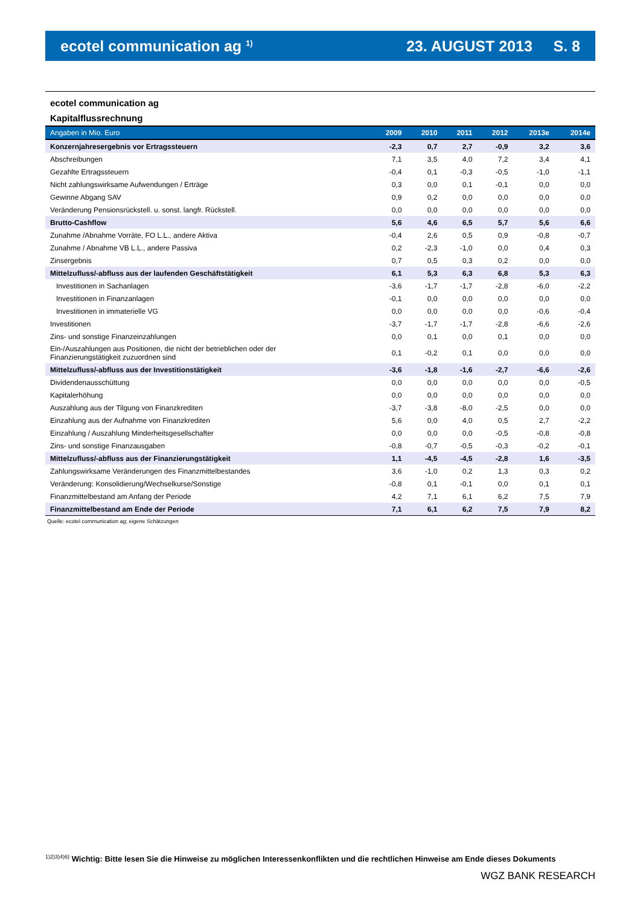ecotel communication ag <sup>1)</sup> 23. AUGUST 2013 S. 8
ecotel communication ag
Kapitalflussrechnung
| Angaben in Mio. Euro | 2009 | 2010 | 2011 | 2012 | 2013e | 2014e |
| --- | --- | --- | --- | --- | --- | --- |
| Konzernjahresergebnis vor Ertragssteuern | -2,3 | 0,7 | 2,7 | -0,9 | 3,2 | 3,6 |
| Abschreibungen | 7,1 | 3,5 | 4,0 | 7,2 | 3,4 | 4,1 |
| Gezahlte Ertragssteuern | -0,4 | 0,1 | -0,3 | -0,5 | -1,0 | -1,1 |
| Nicht zahlungswirksame Aufwendungen / Erträge | 0,3 | 0,0 | 0,1 | -0,1 | 0,0 | 0,0 |
| Gewinne Abgang SAV | 0,9 | 0,2 | 0,0 | 0,0 | 0,0 | 0,0 |
| Veränderung Pensionsrückstell. u. sonst. langfr. Rückstell. | 0,0 | 0,0 | 0,0 | 0,0 | 0,0 | 0,0 |
| Brutto-Cashflow | 5,6 | 4,6 | 6,5 | 5,7 | 5,6 | 6,6 |
| Zunahme /Abnahme Vorräte, FO L.L., andere Aktiva | -0,4 | 2,6 | 0,5 | 0,9 | -0,8 | -0,7 |
| Zunahme / Abnahme VB L.L., andere Passiva | 0,2 | -2,3 | -1,0 | 0,0 | 0,4 | 0,3 |
| Zinsergebnis | 0,7 | 0,5 | 0,3 | 0,2 | 0,0 | 0,0 |
| Mittelzufluss/-abfluss aus der laufenden Geschäftstätigkeit | 6,1 | 5,3 | 6,3 | 6,8 | 5,3 | 6,3 |
| Investitionen in Sachanlagen | -3,6 | -1,7 | -1,7 | -2,8 | -6,0 | -2,2 |
| Investitionen in Finanzanlagen | -0,1 | 0,0 | 0,0 | 0,0 | 0,0 | 0,0 |
| Investitionen in immaterielle VG | 0,0 | 0,0 | 0,0 | 0,0 | -0,6 | -0,4 |
| Investitionen | -3,7 | -1,7 | -1,7 | -2,8 | -6,6 | -2,6 |
| Zins- und sonstige Finanzeinzahlungen | 0,0 | 0,1 | 0,0 | 0,1 | 0,0 | 0,0 |
| Ein-/Auszahlungen aus Positionen, die nicht der betrieblichen oder der Finanzierungstätigkeit zuzuordnen sind | 0,1 | -0,2 | 0,1 | 0,0 | 0,0 | 0,0 |
| Mittelzufluss/-abfluss aus der Investitionstätigkeit | -3,6 | -1,8 | -1,6 | -2,7 | -6,6 | -2,6 |
| Dividendenausschüttung | 0,0 | 0,0 | 0,0 | 0,0 | 0,0 | -0,5 |
| Kapitalerhöhung | 0,0 | 0,0 | 0,0 | 0,0 | 0,0 | 0,0 |
| Auszahlung aus der Tilgung von Finanzkrediten | -3,7 | -3,8 | -8,0 | -2,5 | 0,0 | 0,0 |
| Einzahlung aus der Aufnahme von Finanzkrediten | 5,6 | 0,0 | 4,0 | 0,5 | 2,7 | -2,2 |
| Einzahlung / Auszahlung Minderheitsgesellschafter | 0,0 | 0,0 | 0,0 | -0,5 | -0,8 | -0,8 |
| Zins- und sonstige Finanzausgaben | -0,8 | -0,7 | -0,5 | -0,3 | -0,2 | -0,1 |
| Mittelzufluss/-abfluss aus der Finanzierungstätigkeit | 1,1 | -4,5 | -4,5 | -2,8 | 1,6 | -3,5 |
| Zahlungswirksame Veränderungen des Finanzmittelbestandes | 3,6 | -1,0 | 0,2 | 1,3 | 0,3 | 0,2 |
| Veränderung: Konsolidierung/Wechselkurse/Sonstige | -0,8 | 0,1 | -0,1 | 0,0 | 0,1 | 0,1 |
| Finanzmittelbestand am Anfang der Periode | 4,2 | 7,1 | 6,1 | 6,2 | 7,5 | 7,9 |
| Finanzmittelbestand am Ende der Periode | 7,1 | 6,1 | 6,2 | 7,5 | 7,9 | 8,2 |
Quelle: ecotel communication ag; eigene Schätzungen
<sup>1)2)3)4)6)</sup> Wichtig: Bitte lesen Sie die Hinweise zu möglichen Interessenkonflikten und die rechtlichen Hinweise am Ende dieses Dokuments
WGZ BANK RESEARCH